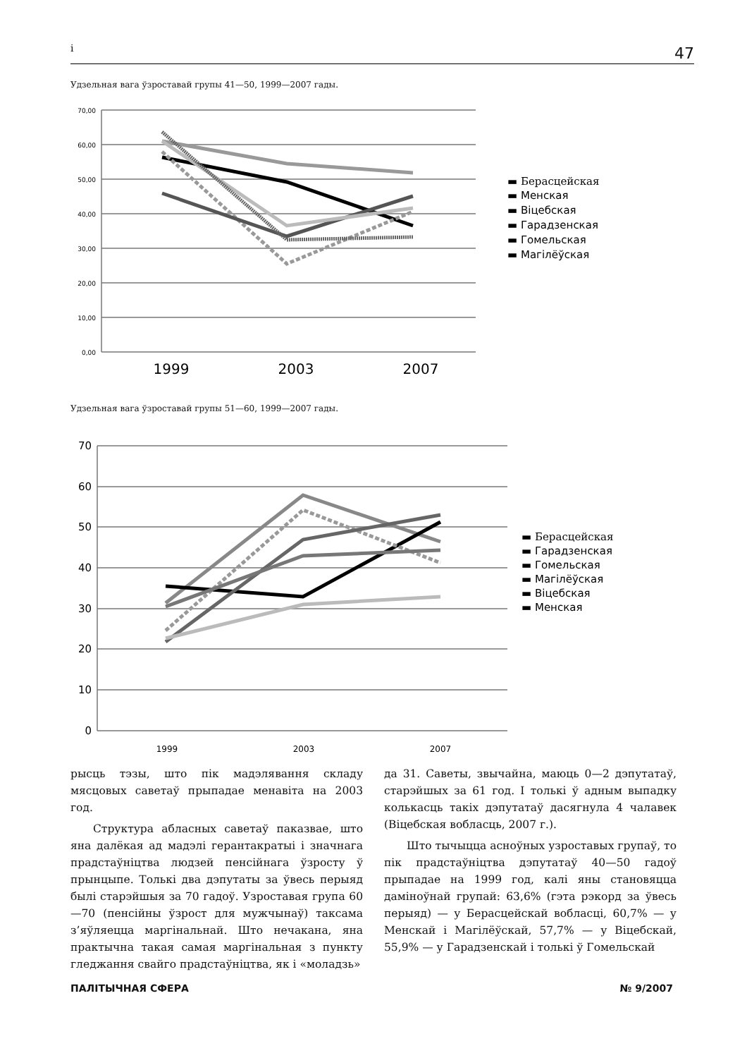i 47
Удзельная вага ўзроставай групы 41—50, 1999—2007 гады.
70,00
60,00
50,00
40,00
30,00
20,00
10,00
0,00
1999
2003
2007
▬ Берасцейская
▬ Менская
▬ Віцебская
▬ Гарадзенская
▬ Гомельская
▬ Магілёўская
Удзельная вага ўзроставай групы 51—60, 1999—2007 гады.
70
60
50
40
30
20
10
0
1999
2003
2007
▬ Берасцейская
▬ Гарадзенская
▬ Гомельская
▬ Магілёўская
▬ Віцебская
▬ Менская
рысць тэзы, што пік мадэлявання складу мясцовых саветаў прыпадае менавіта на 2003 год.
Структура абласных саветаў паказвае, што яна далёкая ад мадэлі герантакратыі і значнага прадстаўніцтва людзей пенсійнага ўзросту ў прынцыпе. Толькі два дэпутаты за ўвесь перыяд былі старэйшыя за 70 гадоў. Узроставая група 60—70 (пенсійны ўзрост для мужчынаў) таксама з’яўляецца маргінальнай. Што нечакана, яна практычна такая самая маргінальная з пункту гледжання свайго прадстаўніцтва, як і «моладзь»
да 31. Саветы, звычайна, маюць 0—2 дэпутатаў, старэйшых за 61 год. І толькі ў адным выпадку колькасць такіх дэпутатаў дасягнула 4 чалавек (Віцебская вобласць, 2007 г.).
Што тычыцца асноўных узроставых групаў, то пік прадстаўніцтва дэпутатаў 40—50 гадоў прыпадае на 1999 год, калі яны становяцца дамінoўнай групай: 63,6% (гэта рэкорд за ўвесь перыяд) — у Берасцейскай вобласці, 60,7% — у Менскай і Магілёўскай, 57,7% — у Віцебскай, 55,9% — у Гарадзенскай і толькі ў Гомельскай
ПАЛІТЫЧНАЯ СФЕРА № 9/2007